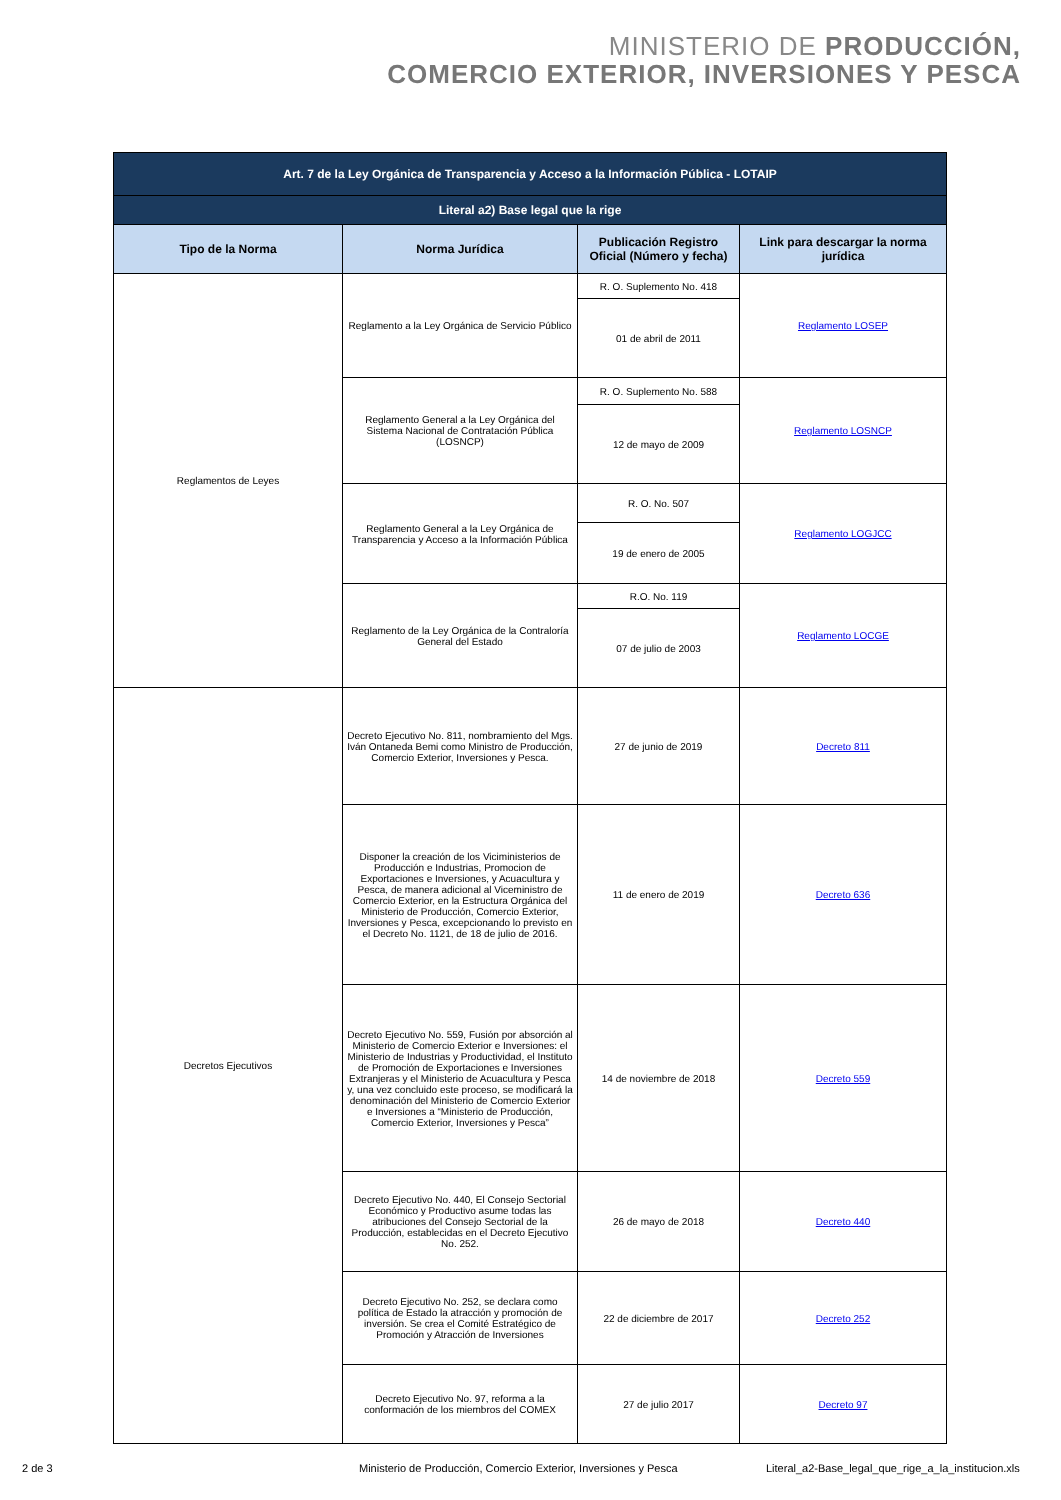MINISTERIO DE PRODUCCIÓN,
COMERCIO EXTERIOR, INVERSIONES Y PESCA
| Art. 7 de la Ley Orgánica de Transparencia y Acceso a la Información Pública - LOTAIP | | | |
| --- | --- | --- | --- |
| Literal a2) Base legal que la rige | | | |
| Tipo de la Norma | Norma Jurídica | Publicación Registro Oficial (Número y fecha) | Link para descargar la norma jurídica |
| Reglamentos de Leyes | Reglamento a la Ley Orgánica de Servicio Público | R. O. Suplemento No. 418 | Reglamento LOSEP |
| | | 01 de abril de 2011 | |
| | Reglamento General a la Ley Orgánica del Sistema Nacional de Contratación Pública (LOSNCP) | R. O. Suplemento No. 588 | Reglamento LOSNCP |
| | | 12 de mayo de 2009 | |
| | Reglamento General a la Ley Orgánica de Transparencia y Acceso a la Información Pública | R. O. No. 507 | Reglamento LOGJCC |
| | | 19 de enero de 2005 | |
| | Reglamento de la Ley Orgánica de la Contraloría General del Estado | R.O. No. 119 | Reglamento LOCGE |
| | | 07 de julio de 2003 | |
| Decretos Ejecutivos | Decreto Ejecutivo No. 811, nombramiento del Mgs. Iván Ontaneda Bemi como Ministro de Producción, Comercio Exterior, Inversiones y Pesca. | 27 de junio de 2019 | Decreto 811 |
| | Disponer la creación de los Viciministerios de Producción e Industrias, Promocion de Exportaciones e Inversiones, y Acuacultura y Pesca, de manera adicional al Viceministro de Comercio Exterior, en la Estructura Orgánica del Ministerio de Producción, Comercio Exterior, Inversiones y Pesca, excepcionando lo previsto en el Decreto No. 1121, de 18 de julio de 2016. | 11 de enero de 2019 | Decreto 636 |
| | Decreto Ejecutivo No. 559, Fusión por absorción al Ministerio de Comercio Exterior e Inversiones: el Ministerio de Industrias y Productividad, el Instituto de Promoción de Exportaciones e Inversiones Extranjeras y el Ministerio de Acuacultura y Pesca y, una vez concluido este proceso, se modificará la denominación del Ministerio de Comercio Exterior e Inversiones a “Ministerio de Producción, Comercio Exterior, Inversiones y Pesca” | 14 de noviembre de 2018 | Decreto 559 |
| | Decreto Ejecutivo No. 440, El Consejo Sectorial Económico y Productivo asume todas las atribuciones del Consejo Sectorial de la Producción, establecidas en el Decreto Ejecutivo No. 252. | 26 de mayo de 2018 | Decreto 440 |
| | Decreto Ejecutivo No. 252, se declara como política de Estado la atracción y promoción de inversión. Se crea el Comité Estratégico de Promoción y Atracción de Inversiones | 22 de diciembre de 2017 | Decreto 252 |
| | Decreto Ejecutivo No. 97, reforma a la conformación de los miembros del COMEX | 27 de julio 2017 | Decreto 97 |
2 de 3 Ministerio de Producción, Comercio Exterior, Inversiones y Pesca Literal_a2-Base_legal_que_rige_a_la_institucion.xls